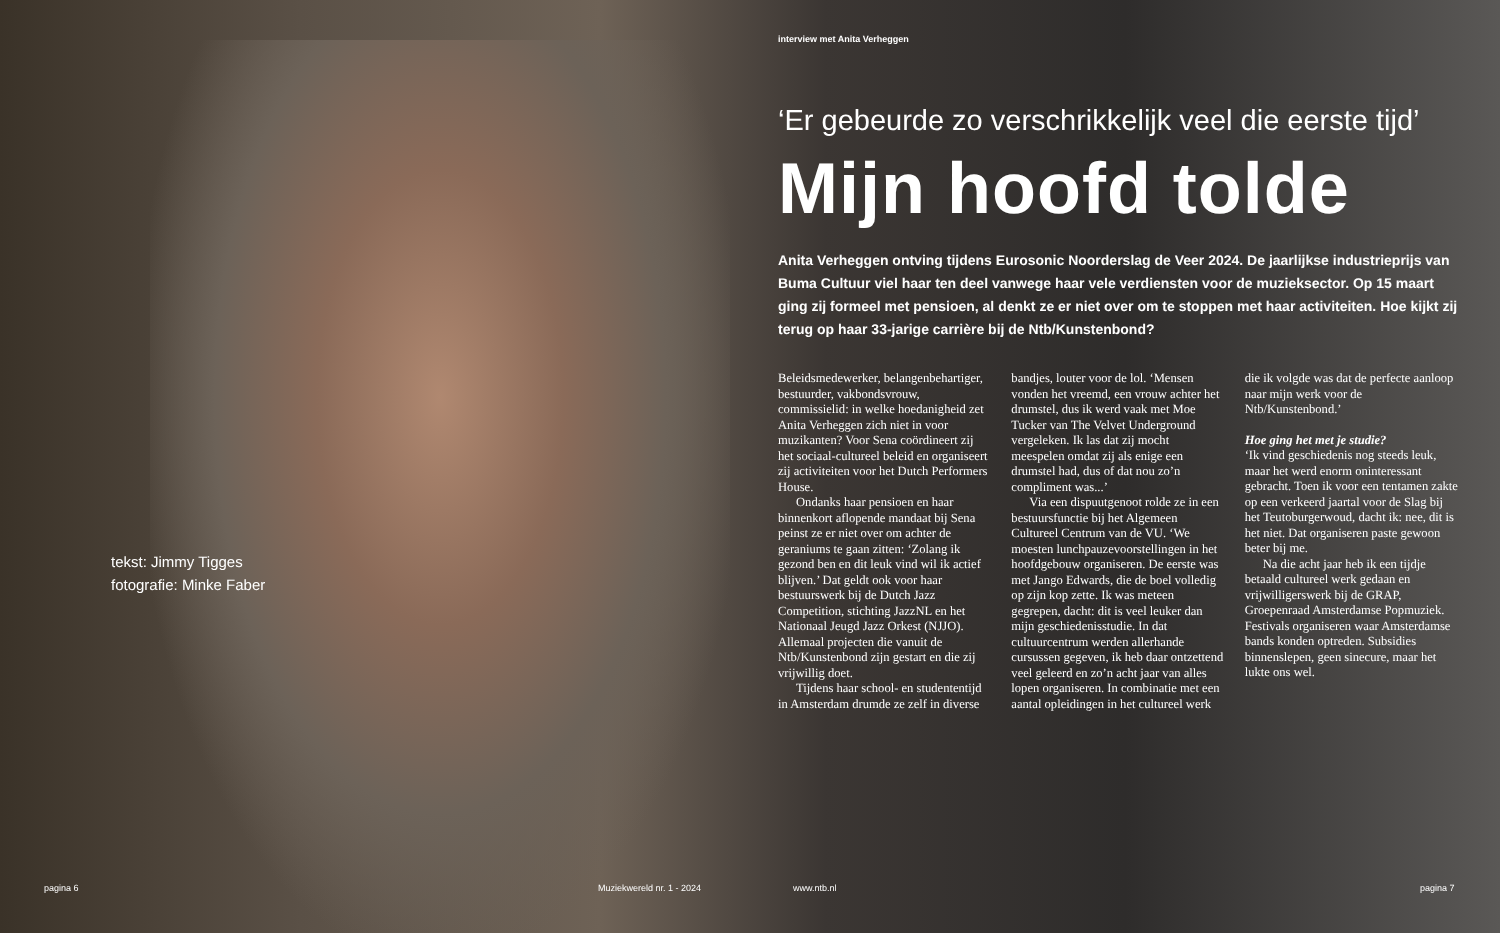tekst: Jimmy Tigges
fotografie: Minke Faber
interview met Anita Verheggen
‘Er gebeurde zo verschrikkelijk veel die eerste tijd’
Mijn hoofd tolde
Anita Verheggen ontving tijdens Eurosonic Noorderslag de Veer 2024. De jaarlijkse industrieprijs van Buma Cultuur viel haar ten deel vanwege haar vele verdiensten voor de muzieksector. Op 15 maart ging zij formeel met pensioen, al denkt ze er niet over om te stoppen met haar activiteiten. Hoe kijkt zij terug op haar 33-jarige carrière bij de Ntb/Kunstenbond?
Beleidsmedewerker, belangenbehartiger, bestuurder, vakbondsvrouw, commissielid: in welke hoedanigheid zet Anita Verheggen zich niet in voor muzikanten? Voor Sena coördineert zij het sociaal-cultureel beleid en organiseert zij activiteiten voor het Dutch Performers House.
Ondanks haar pensioen en haar binnenkort aflopende mandaat bij Sena peinst ze er niet over om achter de geraniums te gaan zitten: ‘Zolang ik gezond ben en dit leuk vind wil ik actief blijven.’ Dat geldt ook voor haar bestuurswerk bij de Dutch Jazz Competition, stichting JazzNL en het Nationaal Jeugd Jazz Orkest (NJJO). Allemaal projecten die vanuit de Ntb/Kunstenbond zijn gestart en die zij vrijwillig doet.
Tijdens haar school- en studententijd in Amsterdam drumde ze zelf in diverse bandjes, louter voor de lol. ‘Mensen vonden het vreemd, een vrouw achter het drumstel, dus ik werd vaak met Moe Tucker van The Velvet Underground vergeleken. Ik las dat zij mocht meespelen omdat zij als enige een drumstel had, dus of dat nou zo’n compliment was...’
Via een dispuutgenoot rolde ze in een bestuursfunctie bij het Algemeen Cultureel Centrum van de VU. ‘We moesten lunchpauzevoorstellingen in het hoofdgebouw organiseren. De eerste was met Jango Edwards, die de boel volledig op zijn kop zette. Ik was meteen gegrepen, dacht: dit is veel leuker dan mijn geschiedenisstudie. In dat cultuurcentrum werden allerhande cursussen gegeven, ik heb daar ontzettend veel geleerd en zo’n acht jaar van alles lopen organiseren. In combinatie met een aantal opleidingen in het cultureel werk die ik volgde was dat de perfecte aanloop naar mijn werk voor de Ntb/Kunstenbond.’
Hoe ging het met je studie?
‘Ik vind geschiedenis nog steeds leuk, maar het werd enorm oninteressant gebracht. Toen ik voor een tentamen zakte op een verkeerd jaartal voor de Slag bij het Teutoburgerwoud, dacht ik: nee, dit is het niet. Dat organiseren paste gewoon beter bij me.
Na die acht jaar heb ik een tijdje betaald cultureel werk gedaan en vrijwilligerswerk bij de GRAP, Groepenraad Amsterdamse Popmuziek. Festivals organiseren waar Amsterdamse bands konden optreden. Subsidies binnenslepen, geen sinecure, maar het lukte ons wel.
pagina 6 Muziekwereld nr. 1 - 2024 www.ntb.nl pagina 7